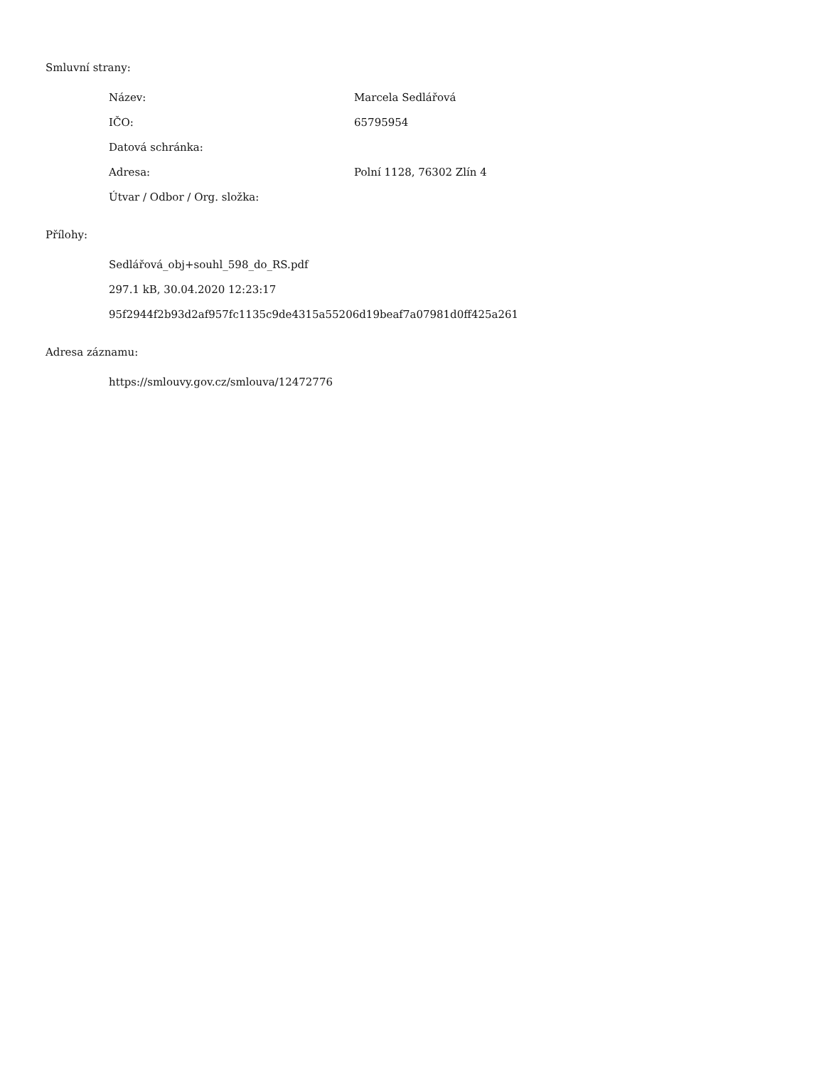Smluvní strany:
| Název: | Marcela Sedlářová |
| IČO: | 65795954 |
| Datová schránka: | |
| Adresa: | Polní 1128, 76302 Zlín 4 |
| Útvar / Odbor / Org. složka: | |
Přílohy:
Sedlářová_obj+souhl_598_do_RS.pdf
297.1 kB, 30.04.2020 12:23:17
95f2944f2b93d2af957fc1135c9de4315a55206d19beaf7a07981d0ff425a261
Adresa záznamu:
https://smlouvy.gov.cz/smlouva/12472776